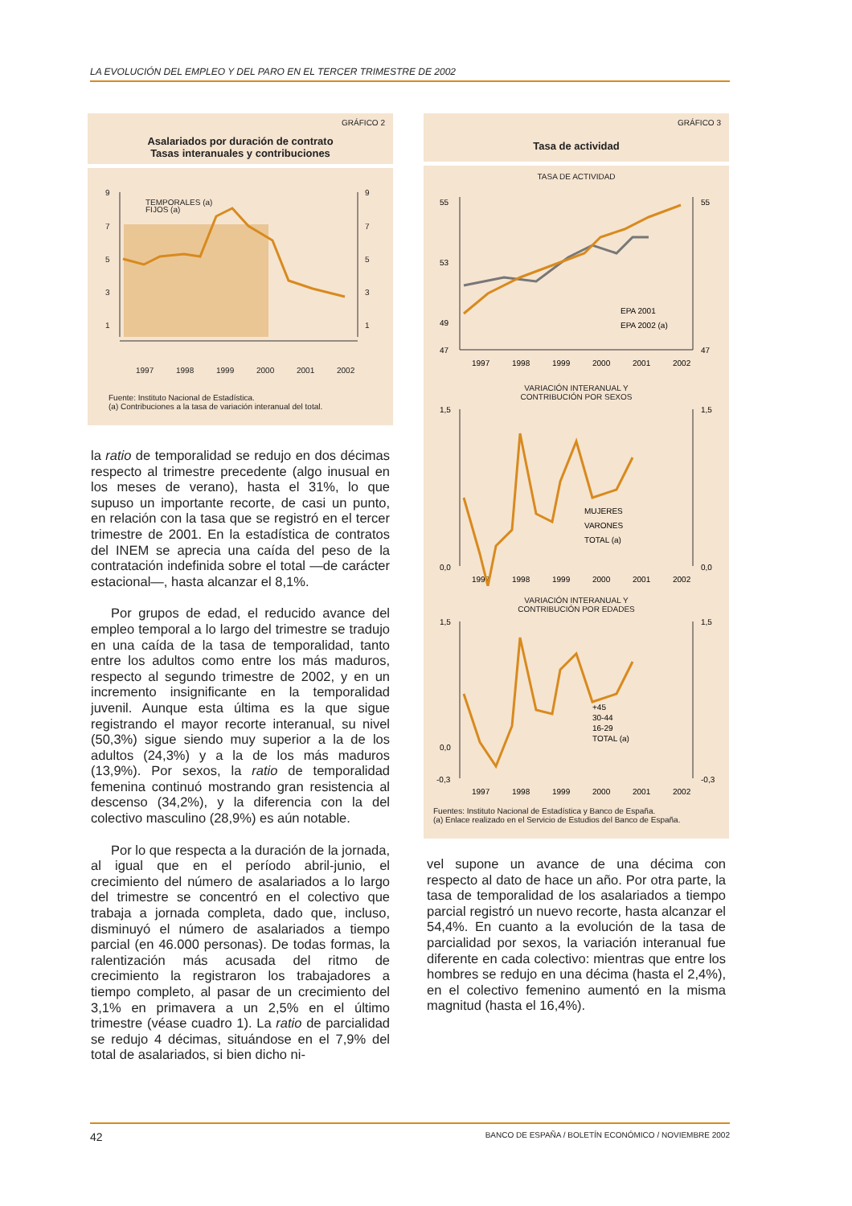LA EVOLUCIÓN DEL EMPLEO Y DEL PARO EN EL TERCER TRIMESTRE DE 2002
GRÁFICO 2
Asalariados por duración de contrato
Tasas interanuales y contribuciones
9
7
5
3
1
9
7
5
3
1
1997
1998
1999
2000
2001
2002
TEMPORALES (a)
FIJOS (a)
Fuente: Instituto Nacional de Estadística.
(a) Contribuciones a la tasa de variación interanual del total.
la ratio de temporalidad se redujo en dos décimas respecto al trimestre precedente (algo inusual en los meses de verano), hasta el 31%, lo que supuso un importante recorte, de casi un punto, en relación con la tasa que se registró en el tercer trimestre de 2001. En la estadística de contratos del INEM se aprecia una caída del peso de la contratación indefinida sobre el total —de carácter estacional—, hasta alcanzar el 8,1%.
Por grupos de edad, el reducido avance del empleo temporal a lo largo del trimestre se tradujo en una caída de la tasa de temporalidad, tanto entre los adultos como entre los más maduros, respecto al segundo trimestre de 2002, y en un incremento insignificante en la temporalidad juvenil. Aunque esta última es la que sigue registrando el mayor recorte interanual, su nivel (50,3%) sigue siendo muy superior a la de los adultos (24,3%) y a la de los más maduros (13,9%). Por sexos, la ratio de temporalidad femenina continuó mostrando gran resistencia al descenso (34,2%), y la diferencia con la del colectivo masculino (28,9%) es aún notable.
Por lo que respecta a la duración de la jornada, al igual que en el período abril-junio, el crecimiento del número de asalariados a lo largo del trimestre se concentró en el colectivo que trabaja a jornada completa, dado que, incluso, disminuyó el número de asalariados a tiempo parcial (en 46.000 personas). De todas formas, la ralentización más acusada del ritmo de crecimiento la registraron los trabajadores a tiempo completo, al pasar de un crecimiento del 3,1% en primavera a un 2,5% en el último trimestre (véase cuadro 1). La ratio de parcialidad se redujo 4 décimas, situándose en el 7,9% del total de asalariados, si bien dicho ni-
GRÁFICO 3
Tasa de actividad
TASA DE ACTIVIDAD
55
53
49
47
55
47
1997
1998
1999
2000
2001
2002
EPA 2001
EPA 2002 (a)
VARIACIÓN INTERANUAL Y
CONTRIBUCIÓN POR SEXOS
1,5
0,0
1,5
0,0
1997
1998
1999
2000
2001
2002
MUJERES
VARONES
TOTAL (a)
VARIACIÓN INTERANUAL Y
CONTRIBUCIÓN POR EDADES
1,5
0,0
-0,3
1,5
-0,3
1997
1998
1999
2000
2001
2002
+45
30-44
16-29
TOTAL (a)
Fuentes: Instituto Nacional de Estadística y Banco de España.
(a) Enlace realizado en el Servicio de Estudios del Banco de España.
vel supone un avance de una décima con respecto al dato de hace un año. Por otra parte, la tasa de temporalidad de los asalariados a tiempo parcial registró un nuevo recorte, hasta alcanzar el 54,4%. En cuanto a la evolución de la tasa de parcialidad por sexos, la variación interanual fue diferente en cada colectivo: mientras que entre los hombres se redujo en una décima (hasta el 2,4%), en el colectivo femenino aumentó en la misma magnitud (hasta el 16,4%).
42 BANCO DE ESPAÑA / BOLETÍN ECONÓMICO / NOVIEMBRE 2002